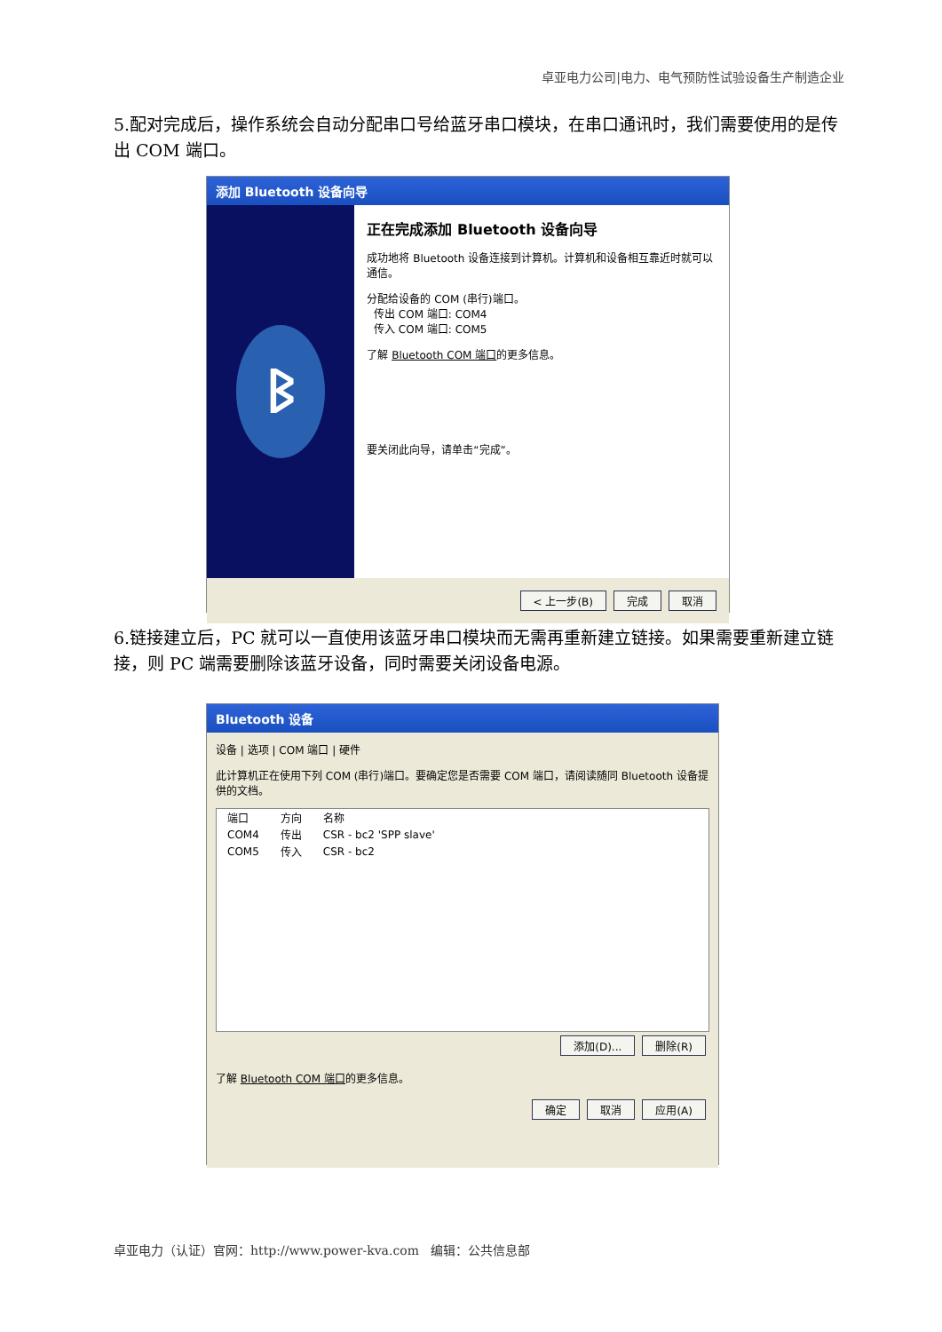卓亚电力公司|电力、电气预防性试验设备生产制造企业
5.配对完成后，操作系统会自动分配串口号给蓝牙串口模块，在串口通讯时，我们需要使用的是传出 COM 端口。
添加 Bluetooth 设备向导
ᛒ
正在完成添加 Bluetooth 设备向导
成功地将 Bluetooth 设备连接到计算机。计算机和设备相互靠近时就可以通信。
分配给设备的 COM (串行)端口。
传出 COM 端口: COM4
传入 COM 端口: COM5
了解 Bluetooth COM 端口的更多信息。
要关闭此向导，请单击“完成”。
< 上一步(B) 完成 取消
6.链接建立后，PC 就可以一直使用该蓝牙串口模块而无需再重新建立链接。如果需要重新建立链接，则 PC 端需要删除该蓝牙设备，同时需要关闭设备电源。
Bluetooth 设备
设备 | 选项 | COM 端口 | 硬件
此计算机正在使用下列 COM (串行)端口。要确定您是否需要 COM 端口，请阅读随同 Bluetooth 设备提供的文档。
| 端口 | 方向 | 名称 |
| --- | --- | --- |
| COM4 | 传出 | CSR - bc2 'SPP slave' |
| COM5 | 传入 | CSR - bc2 |
添加(D)... 删除(R)
了解 Bluetooth COM 端口的更多信息。
确定 取消 应用(A)
卓亚电力（认证）官网：http://www.power-kva.com 编辑：公共信息部